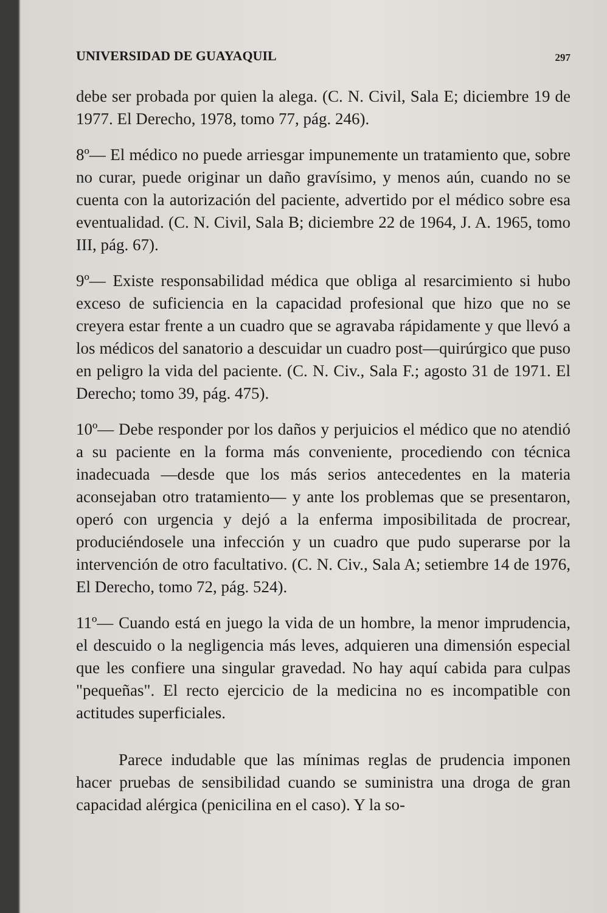UNIVERSIDAD DE GUAYAQUIL 297
debe ser probada por quien la alega. (C. N. Civil, Sala E; diciembre 19 de 1977. El Derecho, 1978, tomo 77, pág. 246).
8º— El médico no puede arriesgar impunemente un tratamiento que, sobre no curar, puede originar un daño gravísimo, y menos aún, cuando no se cuenta con la autorización del paciente, advertido por el médico sobre esa eventualidad. (C. N. Civil, Sala B; diciembre 22 de 1964, J. A. 1965, tomo III, pág. 67).
9º— Existe responsabilidad médica que obliga al resarcimiento si hubo exceso de suficiencia en la capacidad profesional que hizo que no se creyera estar frente a un cuadro que se agravaba rápidamente y que llevó a los médicos del sanatorio a descuidar un cuadro post—quirúrgico que puso en peligro la vida del paciente. (C. N. Civ., Sala F.; agosto 31 de 1971. El Derecho; tomo 39, pág. 475).
10º— Debe responder por los daños y perjuicios el médico que no atendió a su paciente en la forma más conveniente, procediendo con técnica inadecuada —desde que los más serios antecedentes en la materia aconsejaban otro tratamiento— y ante los problemas que se presentaron, operó con urgencia y dejó a la enferma imposibilitada de procrear, produciéndosele una infección y un cuadro que pudo superarse por la intervención de otro facultativo. (C. N. Civ., Sala A; setiembre 14 de 1976, El Derecho, tomo 72, pág. 524).
11º— Cuando está en juego la vida de un hombre, la menor imprudencia, el descuido o la negligencia más leves, adquieren una dimensión especial que les confiere una singular gravedad. No hay aquí cabida para culpas "pequeñas". El recto ejercicio de la medicina no es incompatible con actitudes superficiales.
Parece indudable que las mínimas reglas de prudencia imponen hacer pruebas de sensibilidad cuando se suministra una droga de gran capacidad alérgica (penicilina en el caso). Y la so-